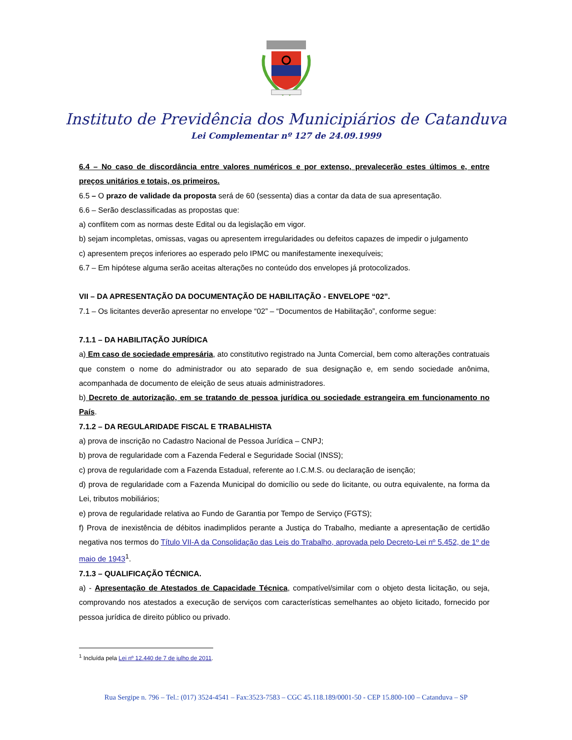Instituto de Previdência dos Municipiários de Catanduva
Lei Complementar nº 127 de 24.09.1999
6.4 – No caso de discordância entre valores numéricos e por extenso, prevalecerão estes últimos e, entre preços unitários e totais, os primeiros.
6.5 – O prazo de validade da proposta será de 60 (sessenta) dias a contar da data de sua apresentação.
6.6 – Serão desclassificadas as propostas que:
a) conflitem com as normas deste Edital ou da legislação em vigor.
b) sejam incompletas, omissas, vagas ou apresentem irregularidades ou defeitos capazes de impedir o julgamento
c) apresentem preços inferiores ao esperado pelo IPMC ou manifestamente inexequíveis;
6.7 – Em hipótese alguma serão aceitas alterações no conteúdo dos envelopes já protocolizados.
VII – DA APRESENTAÇÃO DA DOCUMENTAÇÃO DE HABILITAÇÃO - ENVELOPE “02”.
7.1 – Os licitantes deverão apresentar no envelope “02” – “Documentos de Habilitação”, conforme segue:
7.1.1 – DA HABILITAÇÃO JURÍDICA
a) Em caso de sociedade empresária, ato constitutivo registrado na Junta Comercial, bem como alterações contratuais que constem o nome do administrador ou ato separado de sua designação e, em sendo sociedade anônima, acompanhada de documento de eleição de seus atuais administradores.
b) Decreto de autorização, em se tratando de pessoa jurídica ou sociedade estrangeira em funcionamento no País.
7.1.2 – DA REGULARIDADE FISCAL E TRABALHISTA
a) prova de inscrição no Cadastro Nacional de Pessoa Jurídica – CNPJ;
b) prova de regularidade com a Fazenda Federal e Seguridade Social (INSS);
c) prova de regularidade com a Fazenda Estadual, referente ao I.C.M.S. ou declaração de isenção;
d) prova de regularidade com a Fazenda Municipal do domicílio ou sede do licitante, ou outra equivalente, na forma da Lei, tributos mobiliários;
e) prova de regularidade relativa ao Fundo de Garantia por Tempo de Serviço (FGTS);
f) Prova de inexistência de débitos inadimplidos perante a Justiça do Trabalho, mediante a apresentação de certidão negativa nos termos do Título VII-A da Consolidação das Leis do Trabalho, aprovada pelo Decreto-Lei nº 5.452, de 1º de maio de 1943<sup>1</sup>.
7.1.3 – QUALIFICAÇÃO TÉCNICA.
a) - Apresentação de Atestados de Capacidade Técnica, compatível/similar com o objeto desta licitação, ou seja, comprovando nos atestados a execução de serviços com características semelhantes ao objeto licitado, fornecido por pessoa jurídica de direito público ou privado.
<sup>1</sup> Incluída pela Lei nº 12.440 de 7 de julho de 2011.
Rua Sergipe n. 796 – Tel.: (017) 3524-4541 – Fax:3523-7583 – CGC 45.118.189/0001-50 - CEP 15.800-100 – Catanduva – SP